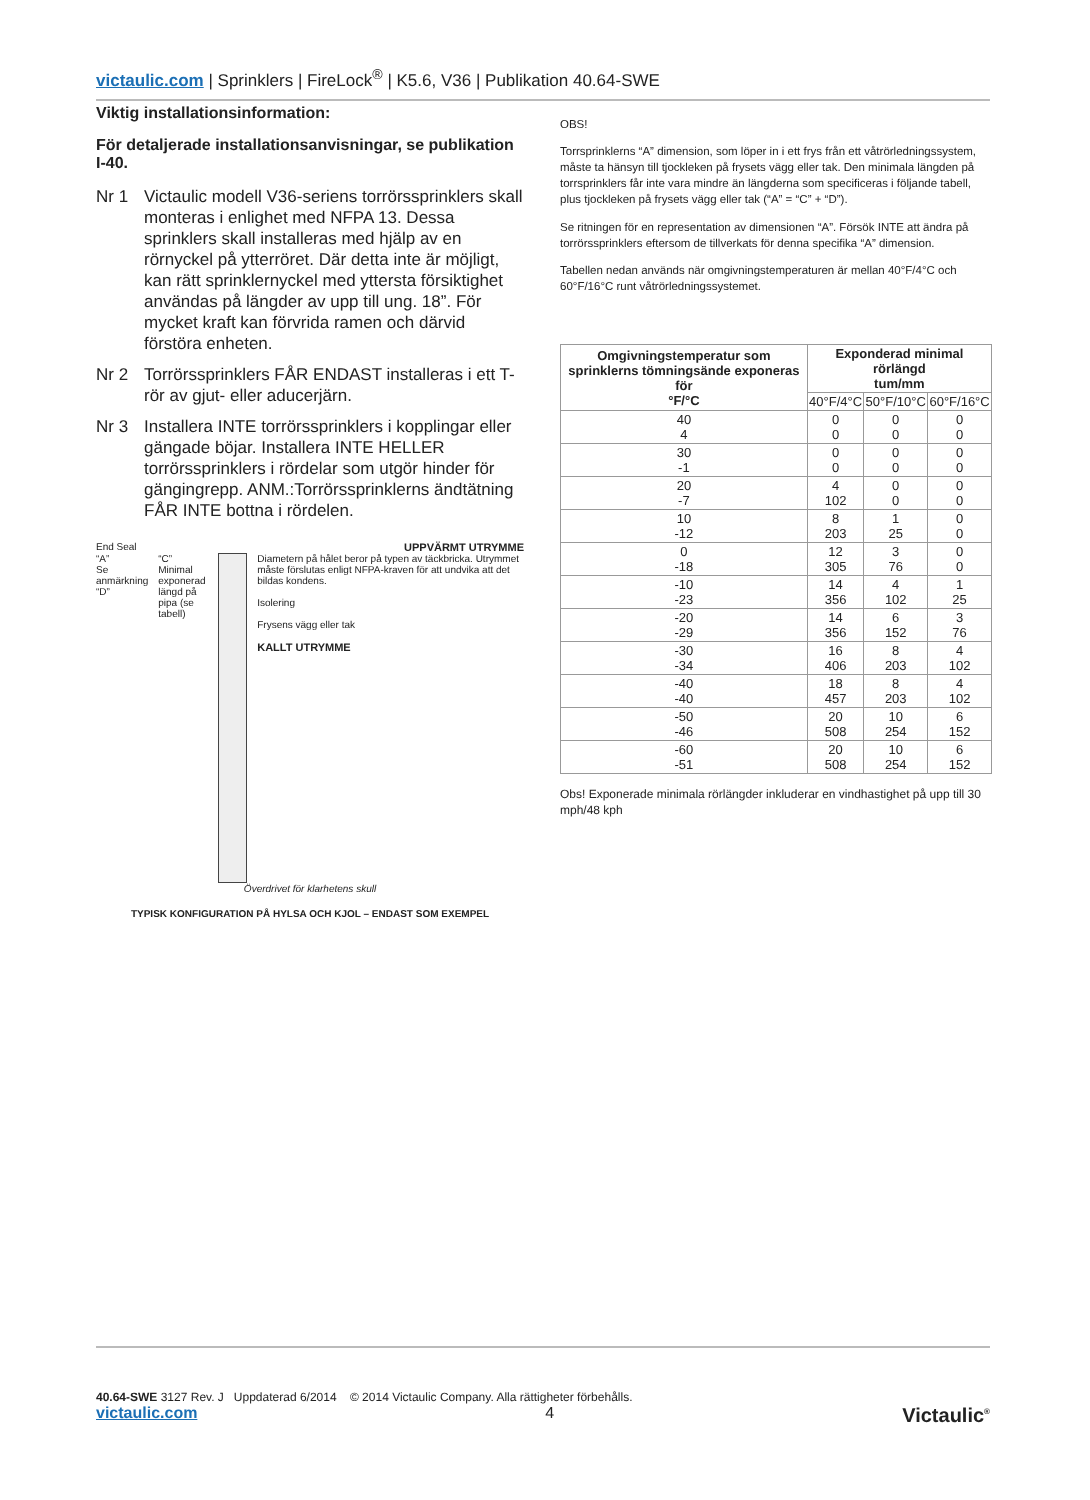victaulic.com | Sprinklers | FireLock<sup>®</sup> | K5.6, V36 | Publikation 40.64-SWE
Viktig installationsinformation:
För detaljerade installationsanvisningar, se publikation I-40.
Nr 1 Victaulic modell V36-seriens torrörssprinklers skall monteras i enlighet med NFPA 13. Dessa sprinklers skall installeras med hjälp av en rörnyckel på ytterröret. Där detta inte är möjligt, kan rätt sprinklernyckel med yttersta försiktighet användas på längder av upp till ung. 18”. För mycket kraft kan förvrida ramen och därvid förstöra enheten.
Nr 2 Torrörssprinklers FÅR ENDAST installeras i ett T-rör av gjut- eller aducerjärn.
Nr 3 Installera INTE torrörssprinklers i kopplingar eller gängade böjar. Installera INTE HELLER torrörssprinklers i rördelar som utgör hinder för gängingrepp. ANM.:Torrörssprinklerns ändtätning FÅR INTE bottna i rördelen.
End Seal UPPVÄRMT UTRYMME
“A”
Se anmärkning
“D”
“C” Minimal exponerad längd på pipa (se tabell)
Diametern på hålet beror på typen av täckbricka. Utrymmet måste förslutas enligt NFPA-kraven för att undvika att det bildas kondens.
Isolering
Frysens vägg eller tak
KALLT UTRYMME
Överdrivet för klarhetens skull
TYPISK KONFIGURATION PÅ HYLSA OCH KJOL – ENDAST SOM EXEMPEL
OBS!
Torrsprinklerns “A” dimension, som löper in i ett frys från ett våtrörledningssystem, måste ta hänsyn till tjockleken på frysets vägg eller tak. Den minimala längden på torrsprinklers får inte vara mindre än längderna som specificeras i följande tabell, plus tjockleken på frysets vägg eller tak (“A” = “C” + “D”).
Se ritningen för en representation av dimensionen “A”. Försök INTE att ändra på torrörssprinklers eftersom de tillverkats för denna specifika “A” dimension.
Tabellen nedan används när omgivningstemperaturen är mellan 40°F/4°C och 60°F/16°C runt våtrörledningssystemet.
| Omgivningstemperatur som sprinklerns tömningsände exponeras för °F/°C | Exponderad minimal rörlängd tum/mm | | |
| --- | --- | --- | --- |
| | 40°F/4°C | 50°F/10°C | 60°F/16°C |
| 40 4 | 0 0 | 0 0 | 0 0 |
| 30 -1 | 0 0 | 0 0 | 0 0 |
| 20 -7 | 4 102 | 0 0 | 0 0 |
| 10 -12 | 8 203 | 1 25 | 0 0 |
| 0 -18 | 12 305 | 3 76 | 0 0 |
| -10 -23 | 14 356 | 4 102 | 1 25 |
| -20 -29 | 14 356 | 6 152 | 3 76 |
| -30 -34 | 16 406 | 8 203 | 4 102 |
| -40 -40 | 18 457 | 8 203 | 4 102 |
| -50 -46 | 20 508 | 10 254 | 6 152 |
| -60 -51 | 20 508 | 10 254 | 6 152 |
Obs! Exponerade minimala rörlängder inkluderar en vindhastighet på upp till 30 mph/48 kph
40.64-SWE 3127 Rev. J Uppdaterad 6/2014 © 2014 Victaulic Company. Alla rättigheter förbehålls.
victaulic.com 4 Victaulic<sup>®</sup>